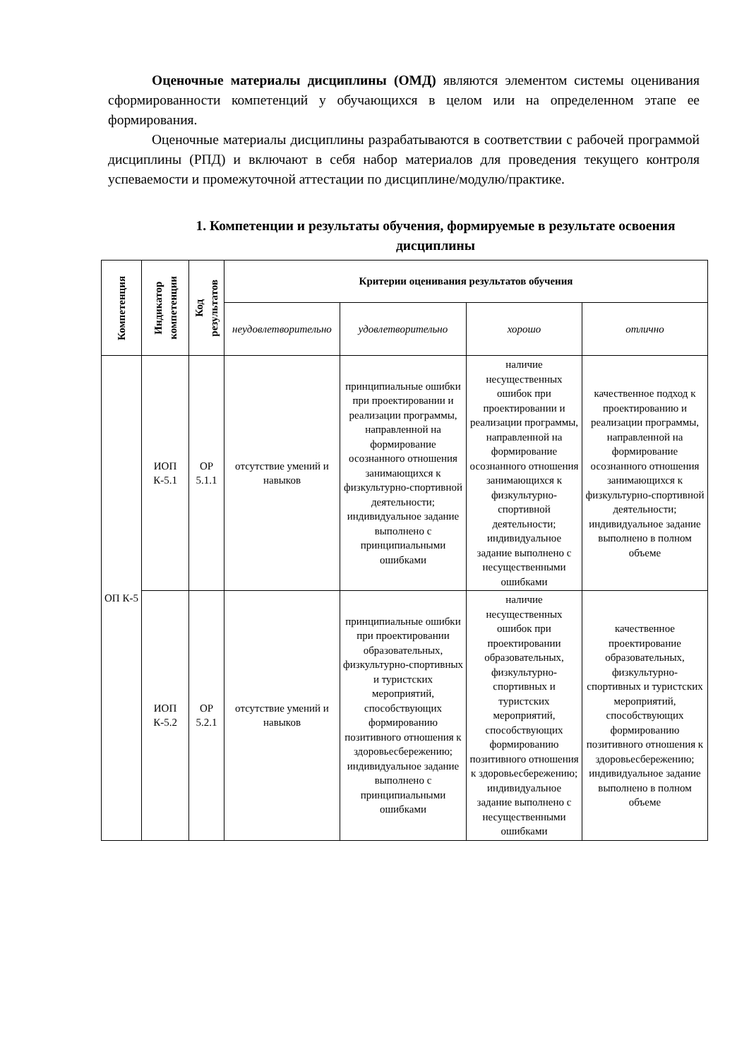Оценочные материалы дисциплины (ОМД) являются элементом системы оценивания сформированности компетенций у обучающихся в целом или на определенном этапе ее формирования.
Оценочные материалы дисциплины разрабатываются в соответствии с рабочей программой дисциплины (РПД) и включают в себя набор материалов для проведения текущего контроля успеваемости и промежуточной аттестации по дисциплине/модулю/практике.
1. Компетенции и результаты обучения, формируемые в результате освоения дисциплины
| Компетенция | Индикатор компетенции | Код результатов | Критерии оценивания результатов обучения | | | |
| --- | --- | --- | --- | --- | --- | --- |
| | | | неудовлетворительно | удовлетворительно | хорошо | отлично |
| ОП К-5 | ИОП К-5.1 | ОР 5.1.1 | отсутствие умений и навыков | принципиальные ошибки при проектировании и реализации программы, направленной на формирование осознанного отношения занимающихся к физкультурно-спортивной деятельности; индивидуальное задание выполнено с принципиальными ошибками | наличие несущественных ошибок при проектировании и реализации программы, направленной на формирование осознанного отношения занимающихся к физкультурно-спортивной деятельности; индивидуальное задание выполнено с несущественными ошибками | качественное подход к проектированию и реализации программы, направленной на формирование осознанного отношения занимающихся к физкультурно-спортивной деятельности; индивидуальное задание выполнено в полном объеме |
| | ИОП К-5.2 | ОР 5.2.1 | отсутствие умений и навыков | принципиальные ошибки при проектировании образовательных, физкультурно-спортивных и туристских мероприятий, способствующих формированию позитивного отношения к здоровьесбережению; индивидуальное задание выполнено с принципиальными ошибками | наличие несущественных ошибок при проектировании образовательных, физкультурно-спортивных и туристских мероприятий, способствующих формированию позитивного отношения к здоровьесбережению; индивидуальное задание выполнено с несущественными ошибками | качественное проектирование образовательных, физкультурно-спортивных и туристских мероприятий, способствующих формированию позитивного отношения к здоровьесбережению; индивидуальное задание выполнено в полном объеме |